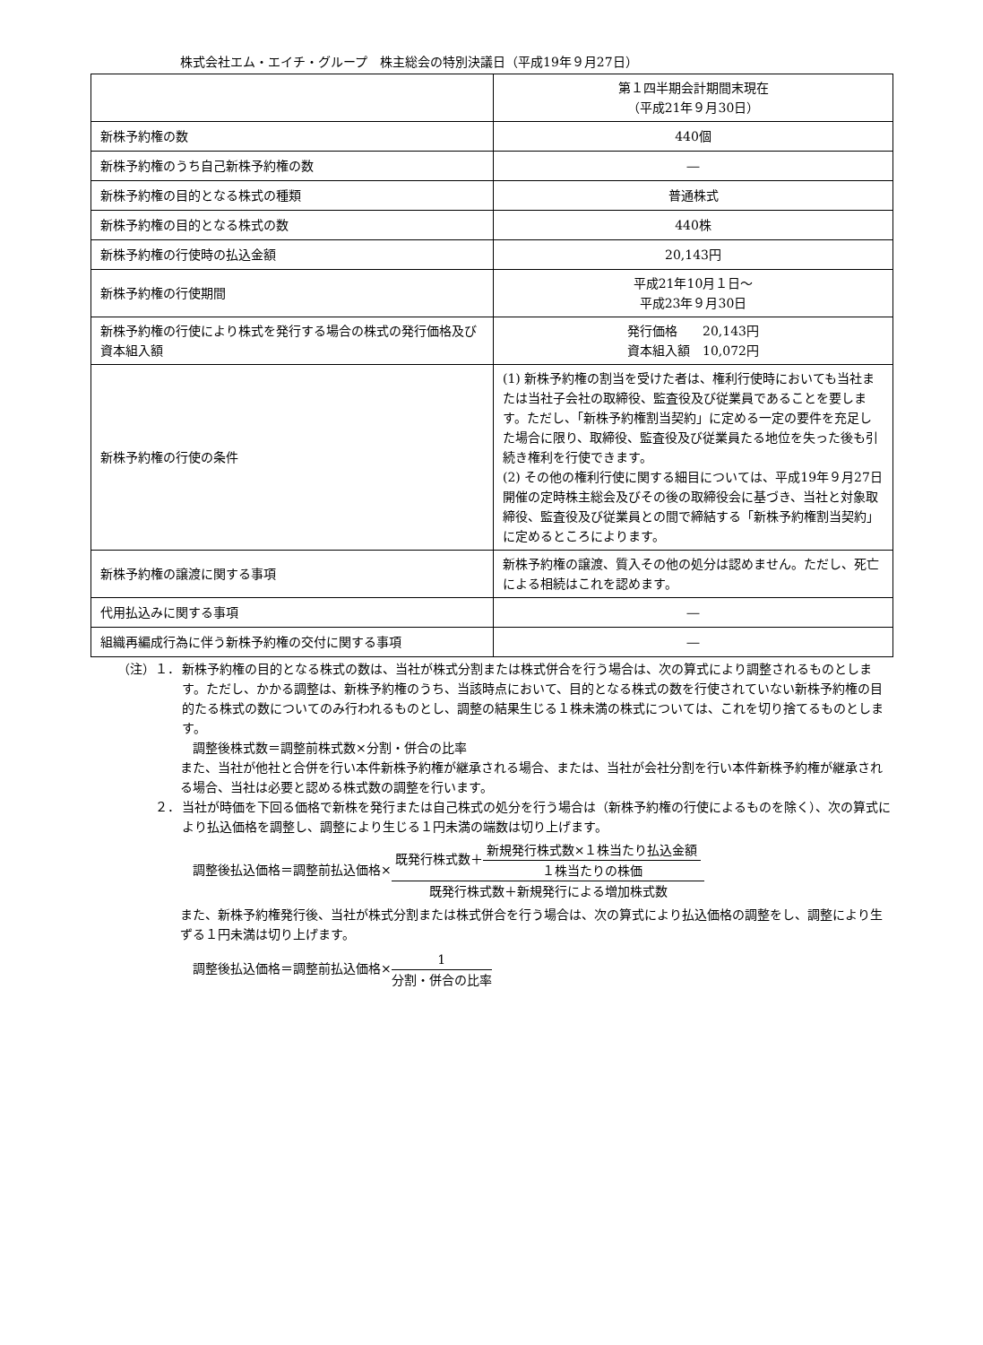株式会社エム・エイチ・グループ　株主総会の特別決議日（平成19年９月27日）
| | 第１四半期会計期間末現在 （平成21年９月30日） |
| --- | --- |
| 新株予約権の数 | 440個 |
| 新株予約権のうち自己新株予約権の数 | ― |
| 新株予約権の目的となる株式の種類 | 普通株式 |
| 新株予約権の目的となる株式の数 | 440株 |
| 新株予約権の行使時の払込金額 | 20,143円 |
| 新株予約権の行使期間 | 平成21年10月１日～ 平成23年９月30日 |
| 新株予約権の行使により株式を発行する場合の株式の発行価格及び資本組入額 | 発行価格 20,143円 資本組入額 10,072円 |
| 新株予約権の行使の条件 | (1) 新株予約権の割当を受けた者は、権利行使時においても当社または当社子会社の取締役、監査役及び従業員であることを要します。ただし、「新株予約権割当契約」に定める一定の要件を充足した場合に限り、取締役、監査役及び従業員たる地位を失った後も引続き権利を行使できます。 (2) その他の権利行使に関する細目については、平成19年９月27日開催の定時株主総会及びその後の取締役会に基づき、当社と対象取締役、監査役及び従業員との間で締結する「新株予約権割当契約」に定めるところによります。 |
| 新株予約権の譲渡に関する事項 | 新株予約権の譲渡、質入その他の処分は認めません。ただし、死亡による相続はこれを認めます。 |
| 代用払込みに関する事項 | ― |
| 組織再編成行為に伴う新株予約権の交付に関する事項 | ― |
（注）１． 新株予約権の目的となる株式の数は、当社が株式分割または株式併合を行う場合は、次の算式により調整されるものとします。ただし、かかる調整は、新株予約権のうち、当該時点において、目的となる株式の数を行使されていない新株予約権の目的たる株式の数についてのみ行われるものとし、調整の結果生じる１株未満の株式については、これを切り捨てるものとします。
　調整後株式数＝調整前株式数×分割・併合の比率
また、当社が他社と合併を行い本件新株予約権が継承される場合、または、当社が会社分割を行い本件新株予約権が継承される場合、当社は必要と認める株式数の調整を行います。
２． 当社が時価を下回る価格で新株を発行または自己株式の処分を行う場合は（新株予約権の行使によるものを除く）、次の算式により払込価格を調整し、調整により生じる１円未満の端数は切り上げます。
　調整後払込価格＝調整前払込価格×
既発行株式数＋
新規発行株式数×１株当たり払込金額
１株当たりの株価
既発行株式数＋新規発行による増加株式数
また、新株予約権発行後、当社が株式分割または株式併合を行う場合は、次の算式により払込価格の調整をし、調整により生ずる１円未満は切り上げます。
　調整後払込価格＝調整前払込価格×
1
分割・併合の比率